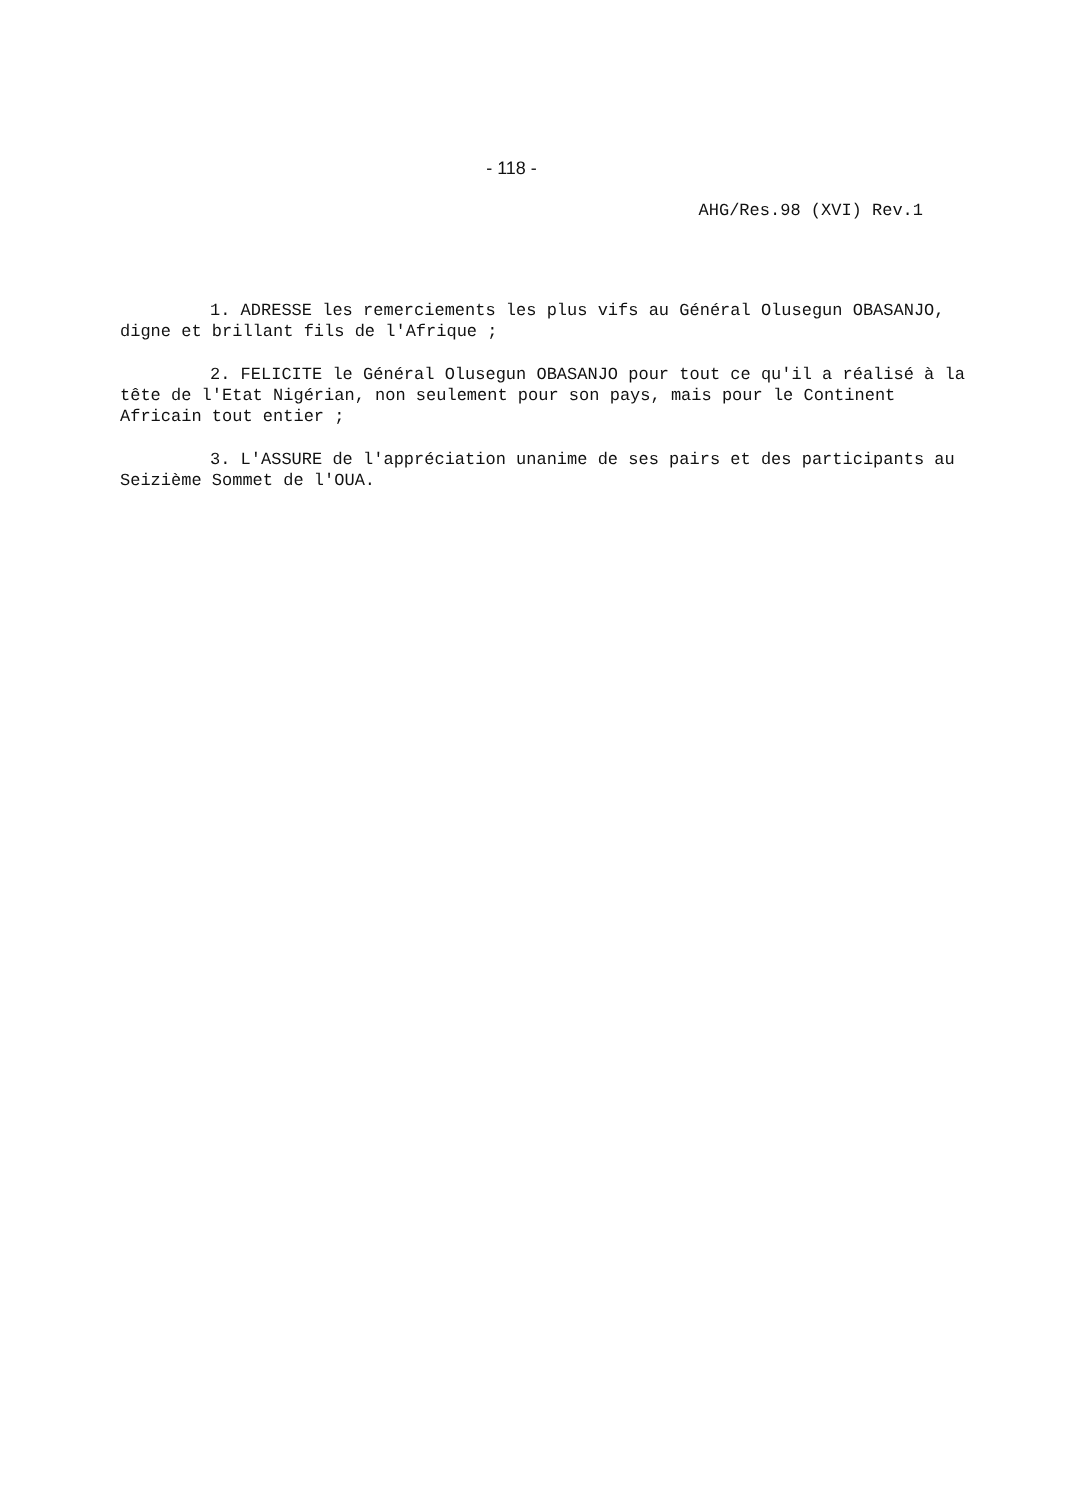- 118 -
AHG/Res.98 (XVI) Rev.1
1. ADRESSE les remerciements les plus vifs au Général Olusegun OBASANJO, digne et brillant fils de l'Afrique ;
2. FELICITE le Général Olusegun OBASANJO pour tout ce qu'il a réalisé à la tête de l'Etat Nigérian, non seulement pour son pays, mais pour le Continent Africain tout entier ;
3. L'ASSURE de l'appréciation unanime de ses pairs et des participants au Seizième Sommet de l'OUA.